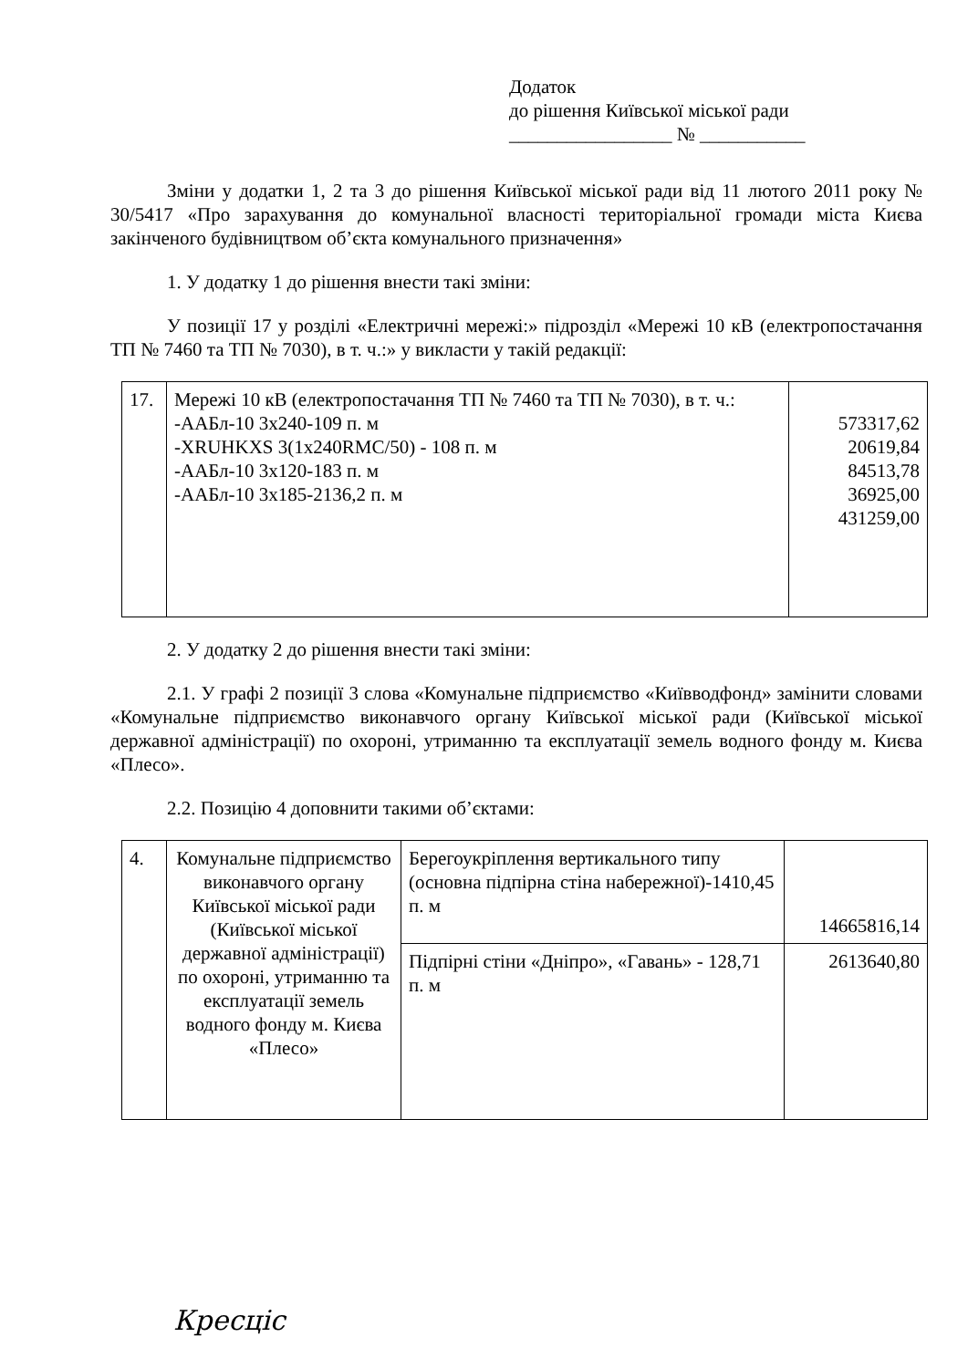Додаток
до рішення Київської міської ради
_________________ № ___________
Зміни у додатки 1, 2 та 3 до рішення Київської міської ради від 11 лютого 2011 року № 30/5417 «Про зарахування до комунальної власності територіальної громади міста Києва закінченого будівництвом об’єкта комунального призначення»
1. У додатку 1 до рішення внести такі зміни:
У позиції 17 у розділі «Електричні мережі:» підрозділ «Мережі 10 кВ (електропостачання ТП № 7460 та ТП № 7030), в т. ч.:» у викласти у такій редакції:
| 17. | Мережі 10 кВ (електропостачання ТП № 7460 та ТП № 7030), в т. ч.: -ААБл-10 3х240-109 п. м -XRUHKXS 3(1x240RMC/50) - 108 п. м -ААБл-10 3х120-183 п. м -ААБл-10 3х185-2136,2 п. м | 573317,62 20619,84 84513,78 36925,00 431259,00 |
2. У додатку 2 до рішення внести такі зміни:
2.1. У графі 2 позиції 3 слова «Комунальне підприємство «Київводфонд» замінити словами «Комунальне підприємство виконавчого органу Київської міської ради (Київської міської державної адміністрації) по охороні, утриманню та експлуатації земель водного фонду м. Києва «Плесо».
2.2. Позицію 4 доповнити такими об’єктами:
| 4. | Комунальне підприємство виконавчого органу Київської міської ради (Київської міської державної адміністрації) по охороні, утриманню та експлуатації земель водного фонду м. Києва «Плесо» | Берегоукріплення вертикального типу (основна підпірна стіна набережної)-1410,45 п. м | 14665816,14 |
| | | Підпірні стіни «Дніпро», «Гавань» - 128,71 п. м | 2613640,80 |
Кресціс